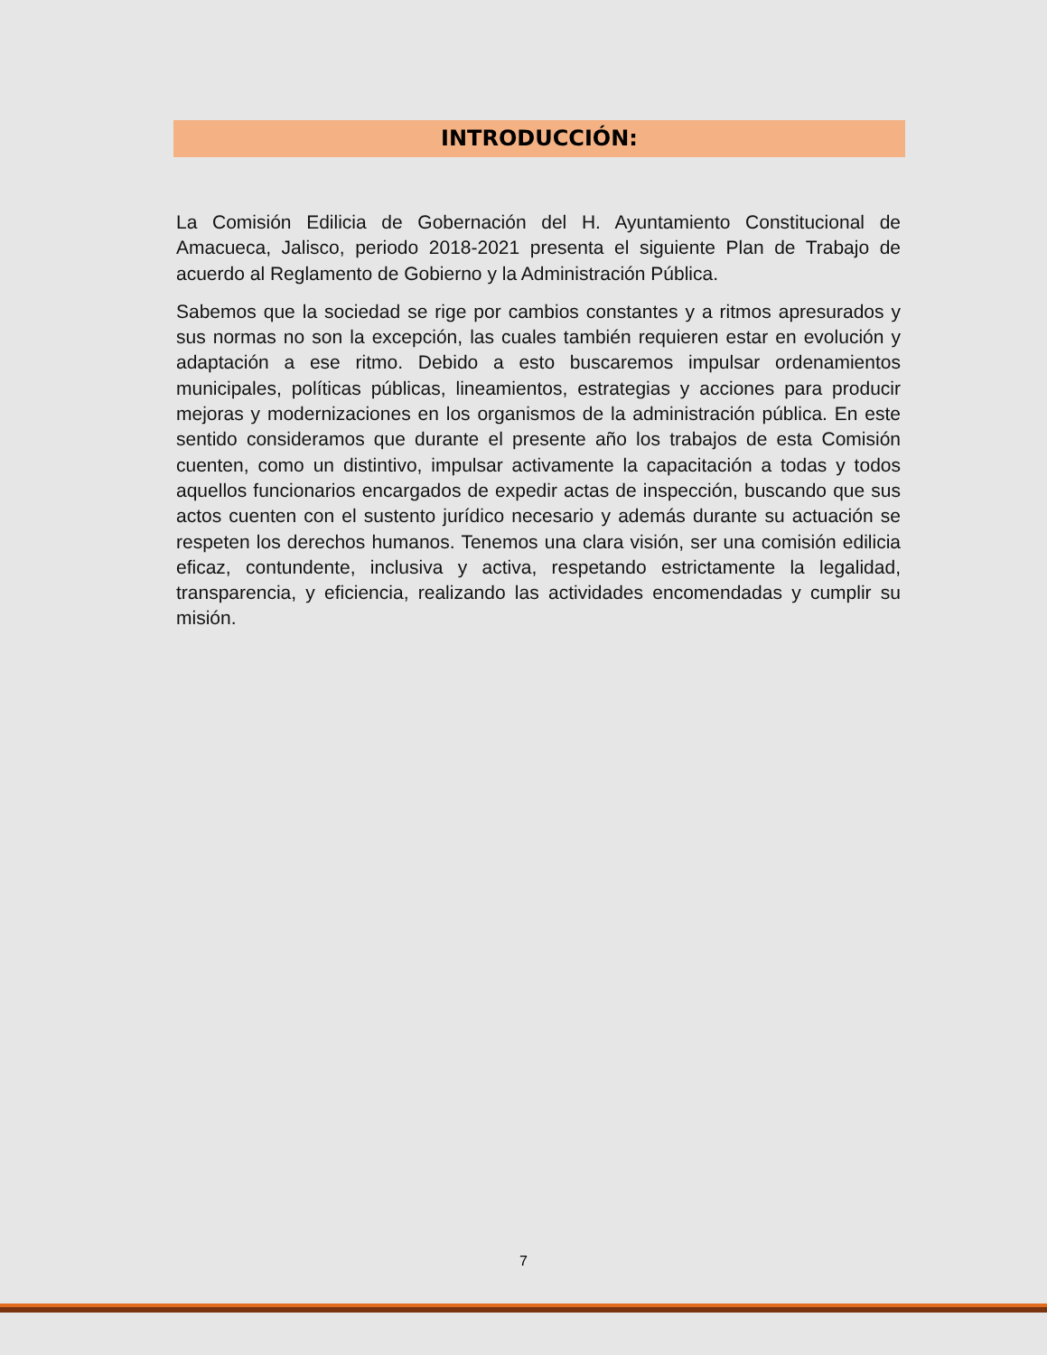INTRODUCCIÓN:
La Comisión Edilicia de Gobernación del H. Ayuntamiento Constitucional de Amacueca, Jalisco, periodo 2018-2021 presenta el siguiente Plan de Trabajo de acuerdo al Reglamento de Gobierno y la Administración Pública.
Sabemos que la sociedad se rige por cambios constantes y a ritmos apresurados y sus normas no son la excepción, las cuales también requieren estar en evolución y adaptación a ese ritmo. Debido a esto buscaremos impulsar ordenamientos municipales, políticas públicas, lineamientos, estrategias y acciones para producir mejoras y modernizaciones en los organismos de la administración pública. En este sentido consideramos que durante el presente año los trabajos de esta Comisión cuenten, como un distintivo, impulsar activamente la capacitación a todas y todos aquellos funcionarios encargados de expedir actas de inspección, buscando que sus actos cuenten con el sustento jurídico necesario y además durante su actuación se respeten los derechos humanos. Tenemos una clara visión, ser una comisión edilicia eficaz, contundente, inclusiva y activa, respetando estrictamente la legalidad, transparencia, y eficiencia, realizando las actividades encomendadas y cumplir su misión.
7